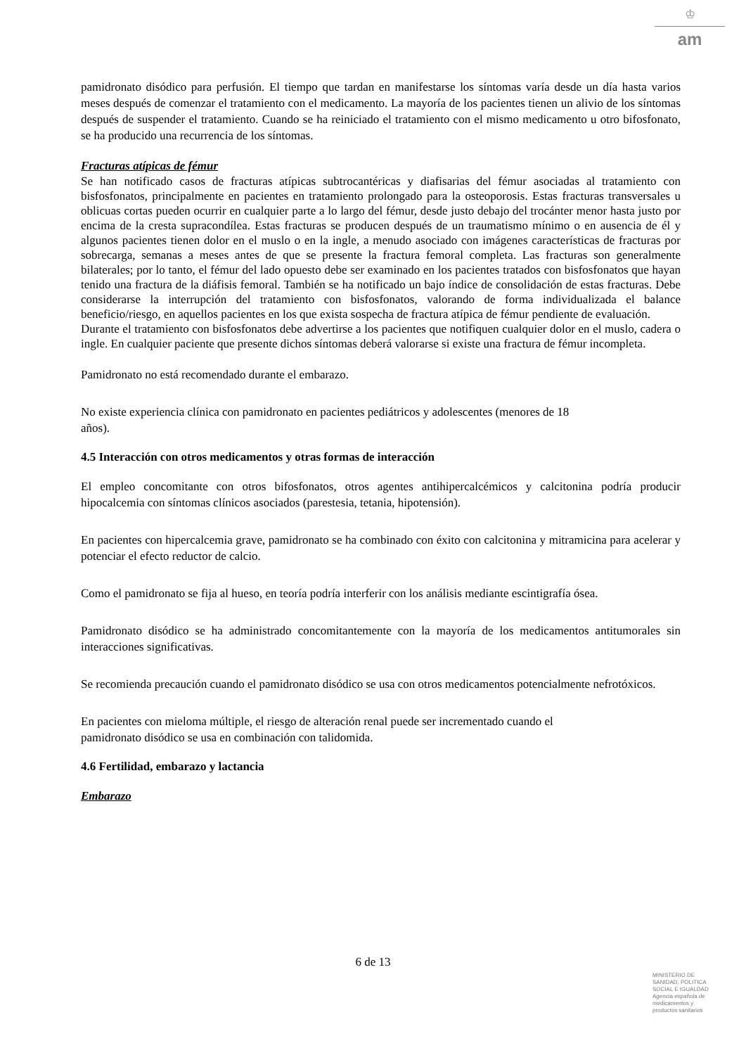♔
am
pamidronato disódico para perfusión. El tiempo que tardan en manifestarse los síntomas varía desde un día hasta varios meses después de comenzar el tratamiento con el medicamento. La mayoría de los pacientes tienen un alivio de los síntomas después de suspender el tratamiento. Cuando se ha reiniciado el tratamiento con el mismo medicamento u otro bifosfonato, se ha producido una recurrencia de los síntomas.
Fracturas atípicas de fémur
Se han notificado casos de fracturas atípicas subtrocantéricas y diafisarias del fémur asociadas al tratamiento con bisfosfonatos, principalmente en pacientes en tratamiento prolongado para la osteoporosis. Estas fracturas transversales u oblicuas cortas pueden ocurrir en cualquier parte a lo largo del fémur, desde justo debajo del trocánter menor hasta justo por encima de la cresta supracondílea. Estas fracturas se producen después de un traumatismo mínimo o en ausencia de él y algunos pacientes tienen dolor en el muslo o en la ingle, a menudo asociado con imágenes características de fracturas por sobrecarga, semanas a meses antes de que se presente la fractura femoral completa. Las fracturas son generalmente bilaterales; por lo tanto, el fémur del lado opuesto debe ser examinado en los pacientes tratados con bisfosfonatos que hayan tenido una fractura de la diáfisis femoral. También se ha notificado un bajo índice de consolidación de estas fracturas. Debe considerarse la interrupción del tratamiento con bisfosfonatos, valorando de forma individualizada el balance beneficio/riesgo, en aquellos pacientes en los que exista sospecha de fractura atípica de fémur pendiente de evaluación.
Durante el tratamiento con bisfosfonatos debe advertirse a los pacientes que notifiquen cualquier dolor en el muslo, cadera o ingle. En cualquier paciente que presente dichos síntomas deberá valorarse si existe una fractura de fémur incompleta.
Pamidronato no está recomendado durante el embarazo.
No existe experiencia clínica con pamidronato en pacientes pediátricos y adolescentes (menores de 18
años).
4.5 Interacción con otros medicamentos y otras formas de interacción
El empleo concomitante con otros bifosfonatos, otros agentes antihipercalcémicos y calcitonina podría producir hipocalcemia con síntomas clínicos asociados (parestesia, tetania, hipotensión).
En pacientes con hipercalcemia grave, pamidronato se ha combinado con éxito con calcitonina y mitramicina para acelerar y potenciar el efecto reductor de calcio.
Como el pamidronato se fija al hueso, en teoría podría interferir con los análisis mediante escintigrafía ósea.
Pamidronato disódico se ha administrado concomitantemente con la mayoría de los medicamentos antitumorales sin interacciones significativas.
Se recomienda precaución cuando el pamidronato disódico se usa con otros medicamentos potencialmente nefrotóxicos.
En pacientes con mieloma múltiple, el riesgo de alteración renal puede ser incrementado cuando el
pamidronato disódico se usa en combinación con talidomida.
4.6 Fertilidad, embarazo y lactancia
Embarazo
6 de 13
MINISTERIO DE
SANIDAD, POLITICA
SOCIAL E IGUALDAD
Agencia española de
medicamentos y
productos sanitarios